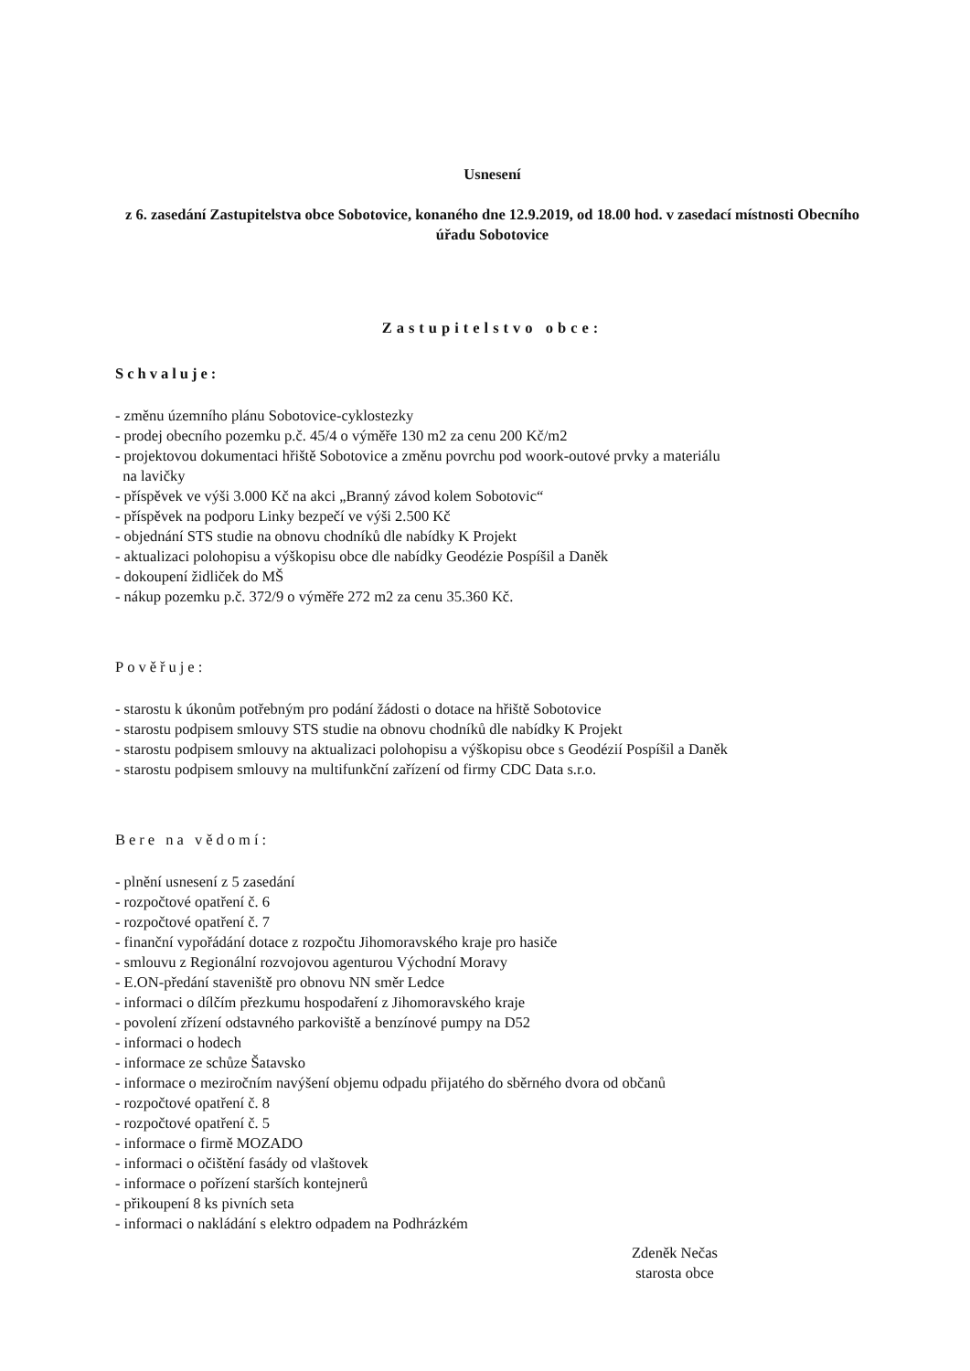Usnesení
z 6. zasedání Zastupitelstva obce Sobotovice, konaného dne 12.9.2019, od 18.00 hod. v zasedací místnosti Obecního úřadu Sobotovice
Zastupitelstvo obce:
Schvaluje:
- změnu územního plánu Sobotovice-cyklostezky
- prodej obecního pozemku p.č. 45/4 o výměře 130 m2 za cenu 200 Kč/m2
- projektovou dokumentaci hřiště Sobotovice a změnu povrchu pod woork-outové prvky a materiálu
na lavičky
- příspěvek ve výši 3.000 Kč na akci „Branný závod kolem Sobotovic“
- příspěvek na podporu Linky bezpečí ve výši 2.500 Kč
- objednání STS studie na obnovu chodníků dle nabídky K Projekt
- aktualizaci polohopisu a výškopisu obce dle nabídky Geodézie Pospíšil a Daněk
- dokoupení židliček do MŠ
- nákup pozemku p.č. 372/9 o výměře 272 m2 za cenu 35.360 Kč.
Pověřuje:
- starostu k úkonům potřebným pro podání žádosti o dotace na hřiště Sobotovice
- starostu podpisem smlouvy STS studie na obnovu chodníků dle nabídky K Projekt
- starostu podpisem smlouvy na aktualizaci polohopisu a výškopisu obce s Geodézií Pospíšil a Daněk
- starostu podpisem smlouvy na multifunkční zařízení od firmy CDC Data s.r.o.
Bere na vědomí:
- plnění usnesení z 5 zasedání
- rozpočtové opatření č. 6
- rozpočtové opatření č. 7
- finanční vypořádání dotace z rozpočtu Jihomoravského kraje pro hasiče
- smlouvu z Regionální rozvojovou agenturou Východní Moravy
- E.ON-předání staveniště pro obnovu NN směr Ledce
- informaci o dílčím přezkumu hospodaření z Jihomoravského kraje
- povolení zřízení odstavného parkoviště a benzínové pumpy na D52
- informaci o hodech
- informace ze schůze Šatavsko
- informace o meziročním navýšení objemu odpadu přijatého do sběrného dvora od občanů
- rozpočtové opatření č. 8
- rozpočtové opatření č. 5
- informace o firmě MOZADO
- informaci o očištění fasády od vlaštovek
- informace o pořízení starších kontejnerů
- přikoupení 8 ks pivních seta
- informaci o nakládání s elektro odpadem na Podhrázkém
Zdeněk Nečas
starosta obce